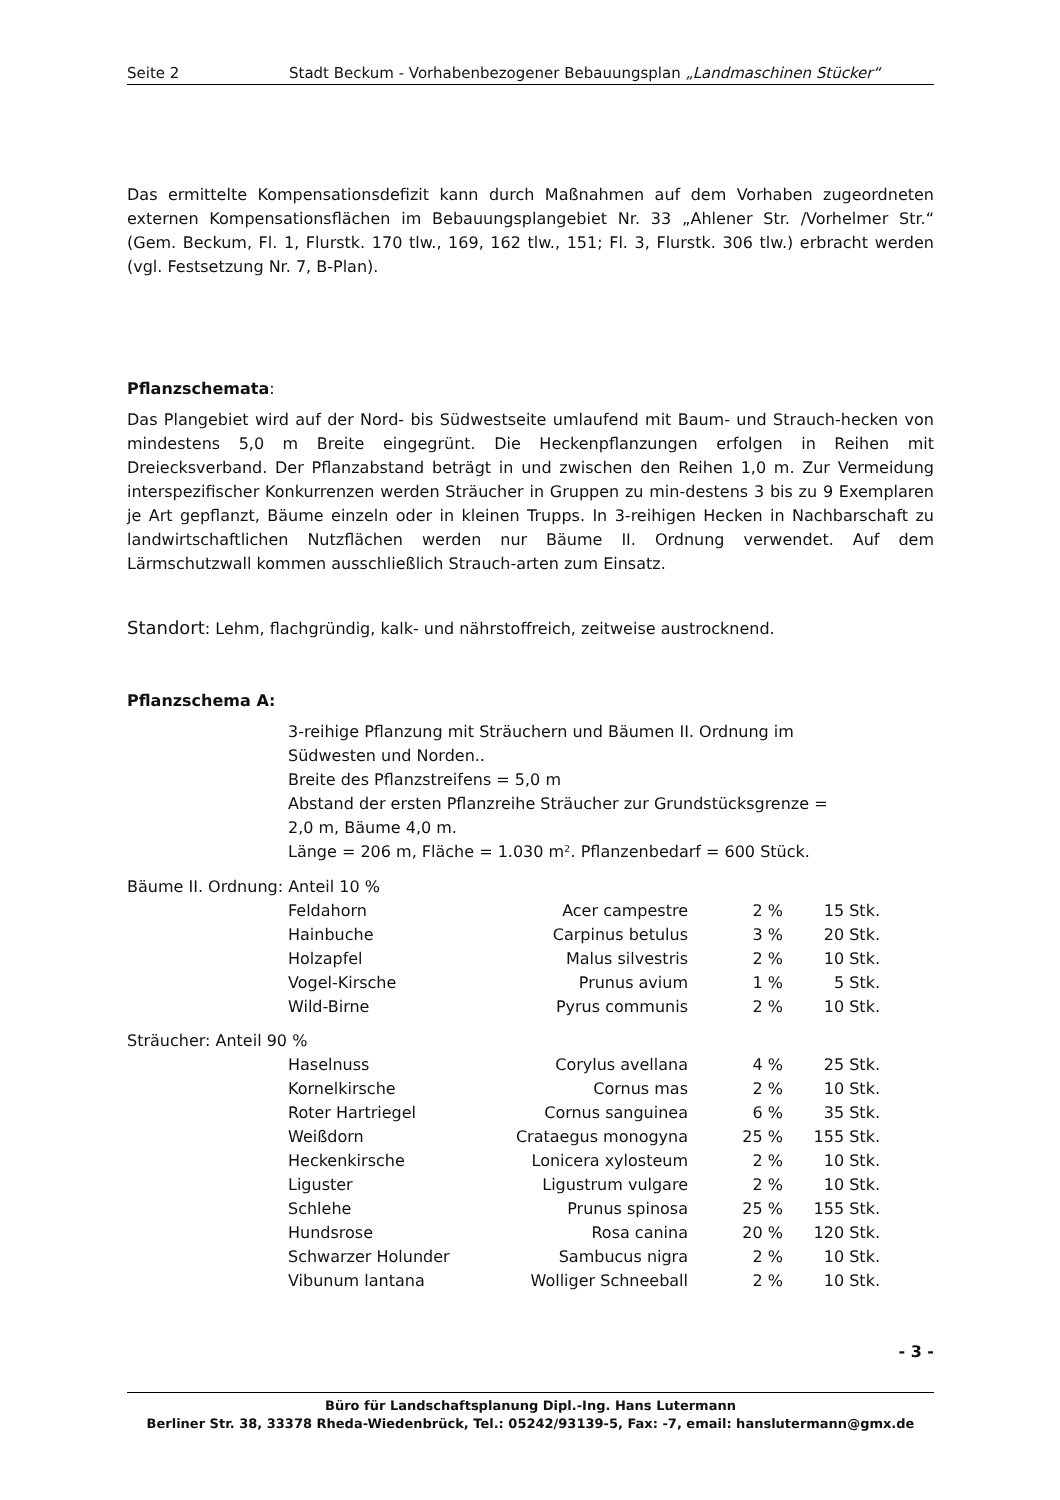Seite 2 Stadt Beckum - Vorhabenbezogener Bebauungsplan „Landmaschinen Stücker“
Das ermittelte Kompensationsdefizit kann durch Maßnahmen auf dem Vorhaben zugeordneten externen Kompensationsflächen im Bebauungsplangebiet Nr. 33 „Ahlener Str. /Vorhelmer Str.“ (Gem. Beckum, Fl. 1, Flurstk. 170 tlw., 169, 162 tlw., 151; Fl. 3, Flurstk. 306 tlw.) erbracht werden (vgl. Festsetzung Nr. 7, B-Plan).
Pflanzschemata:
Das Plangebiet wird auf der Nord- bis Südwestseite umlaufend mit Baum- und Strauch-hecken von mindestens 5,0 m Breite eingegrünt. Die Heckenpflanzungen erfolgen in Reihen mit Dreiecksverband. Der Pflanzabstand beträgt in und zwischen den Reihen 1,0 m. Zur Vermeidung interspezifischer Konkurrenzen werden Sträucher in Gruppen zu min-destens 3 bis zu 9 Exemplaren je Art gepflanzt, Bäume einzeln oder in kleinen Trupps. In 3-reihigen Hecken in Nachbarschaft zu landwirtschaftlichen Nutzflächen werden nur Bäume II. Ordnung verwendet. Auf dem Lärmschutzwall kommen ausschließlich Strauch-arten zum Einsatz.
Standort: Lehm, flachgründig, kalk- und nährstoffreich, zeitweise austrocknend.
Pflanzschema A:
3-reihige Pflanzung mit Sträuchern und Bäumen II. Ordnung im
Südwesten und Norden..
Breite des Pflanzstreifens = 5,0 m
Abstand der ersten Pflanzreihe Sträucher zur Grundstücksgrenze =
2,0 m, Bäume 4,0 m.
Länge = 206 m, Fläche = 1.030 m². Pflanzenbedarf = 600 Stück.
| Bäume II. Ordnung: Anteil 10 % | | | | |
| | Feldahorn | Acer campestre | 2 % | 15 Stk. |
| | Hainbuche | Carpinus betulus | 3 % | 20 Stk. |
| | Holzapfel | Malus silvestris | 2 % | 10 Stk. |
| | Vogel-Kirsche | Prunus avium | 1 % | 5 Stk. |
| | Wild-Birne | Pyrus communis | 2 % | 10 Stk. |
| Sträucher: Anteil 90 % | | | | |
| | Haselnuss | Corylus avellana | 4 % | 25 Stk. |
| | Kornelkirsche | Cornus mas | 2 % | 10 Stk. |
| | Roter Hartriegel | Cornus sanguinea | 6 % | 35 Stk. |
| | Weißdorn | Crataegus monogyna | 25 % | 155 Stk. |
| | Heckenkirsche | Lonicera xylosteum | 2 % | 10 Stk. |
| | Liguster | Ligustrum vulgare | 2 % | 10 Stk. |
| | Schlehe | Prunus spinosa | 25 % | 155 Stk. |
| | Hundsrose | Rosa canina | 20 % | 120 Stk. |
| | Schwarzer Holunder | Sambucus nigra | 2 % | 10 Stk. |
| | Vibunum lantana | Wolliger Schneeball | 2 % | 10 Stk. |
- 3 -
Büro für Landschaftsplanung Dipl.-Ing. Hans Lutermann
Berliner Str. 38, 33378 Rheda-Wiedenbrück, Tel.: 05242/93139-5, Fax: -7, email: hanslutermann@gmx.de